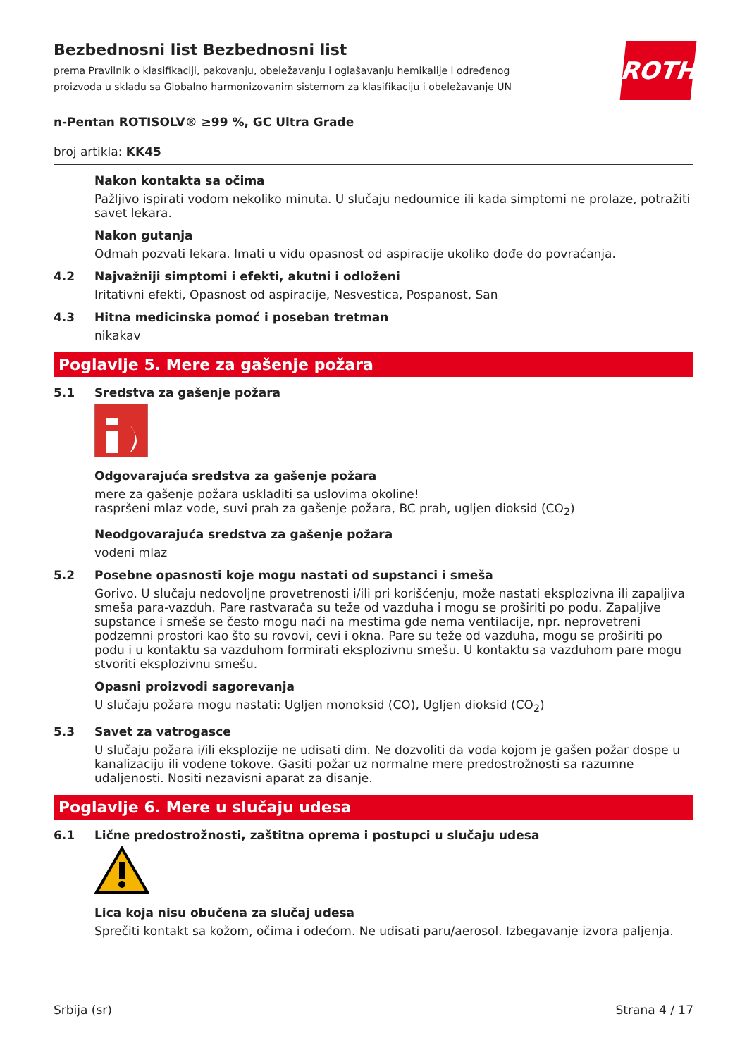ROTH
Bezbednosni list Bezbednosni list
prema Pravilnik o klasifikaciji, pakovanju, obeležavanju i oglašavanju hemikalije i određenog proizvoda u skladu sa Globalno harmonizovanim sistemom za klasifikaciju i obeležavanje UN
n-Pentan ROTISOLV® ≥99 %, GC Ultra Grade
broj artikla: KK45
Nakon kontakta sa očima
Pažljivo ispirati vodom nekoliko minuta. U slučaju nedoumice ili kada simptomi ne prolaze, potražiti savet lekara.
Nakon gutanja
Odmah pozvati lekara. Imati u vidu opasnost od aspiracije ukoliko dođe do povraćanja.
4.2 Najvažniji simptomi i efekti, akutni i odloženi
Iritativni efekti, Opasnost od aspiracije, Nesvestica, Pospanost, San
4.3 Hitna medicinska pomoć i poseban tretman
nikakav
Poglavlje 5. Mere za gašenje požara
5.1 Sredstva za gašenje požara
Odgovarajuća sredstva za gašenje požara
mere za gašenje požara uskladiti sa uslovima okoline!
raspršeni mlaz vode, suvi prah za gašenje požara, BC prah, ugljen dioksid (CO<sub>2</sub>)
Neodgovarajuća sredstva za gašenje požara
vodeni mlaz
5.2 Posebne opasnosti koje mogu nastati od supstanci i smeša
Gorivo. U slučaju nedovoljne provetrenosti i/ili pri korišćenju, može nastati eksplozivna ili zapaljiva smeša para-vazduh. Pare rastvarača su teže od vazduha i mogu se proširiti po podu. Zapaljive supstance i smeše se često mogu naći na mestima gde nema ventilacije, npr. neprovetreni podzemni prostori kao što su rovovi, cevi i okna. Pare su teže od vazduha, mogu se proširiti po podu i u kontaktu sa vazduhom formirati eksplozivnu smešu. U kontaktu sa vazduhom pare mogu stvoriti eksplozivnu smešu.
Opasni proizvodi sagorevanja
U slučaju požara mogu nastati: Ugljen monoksid (CO), Ugljen dioksid (CO<sub>2</sub>)
5.3 Savet za vatrogasce
U slučaju požara i/ili eksplozije ne udisati dim. Ne dozvoliti da voda kojom je gašen požar dospe u kanalizaciju ili vodene tokove. Gasiti požar uz normalne mere predostrožnosti sa razumne udaljenosti. Nositi nezavisni aparat za disanje.
Poglavlje 6. Mere u slučaju udesa
6.1 Lične predostrožnosti, zaštitna oprema i postupci u slučaju udesa
Lica koja nisu obučena za slučaj udesa
Sprečiti kontakt sa kožom, očima i odećom. Ne udisati paru/aerosol. Izbegavanje izvora paljenja.
Srbija (sr) Strana 4 / 17